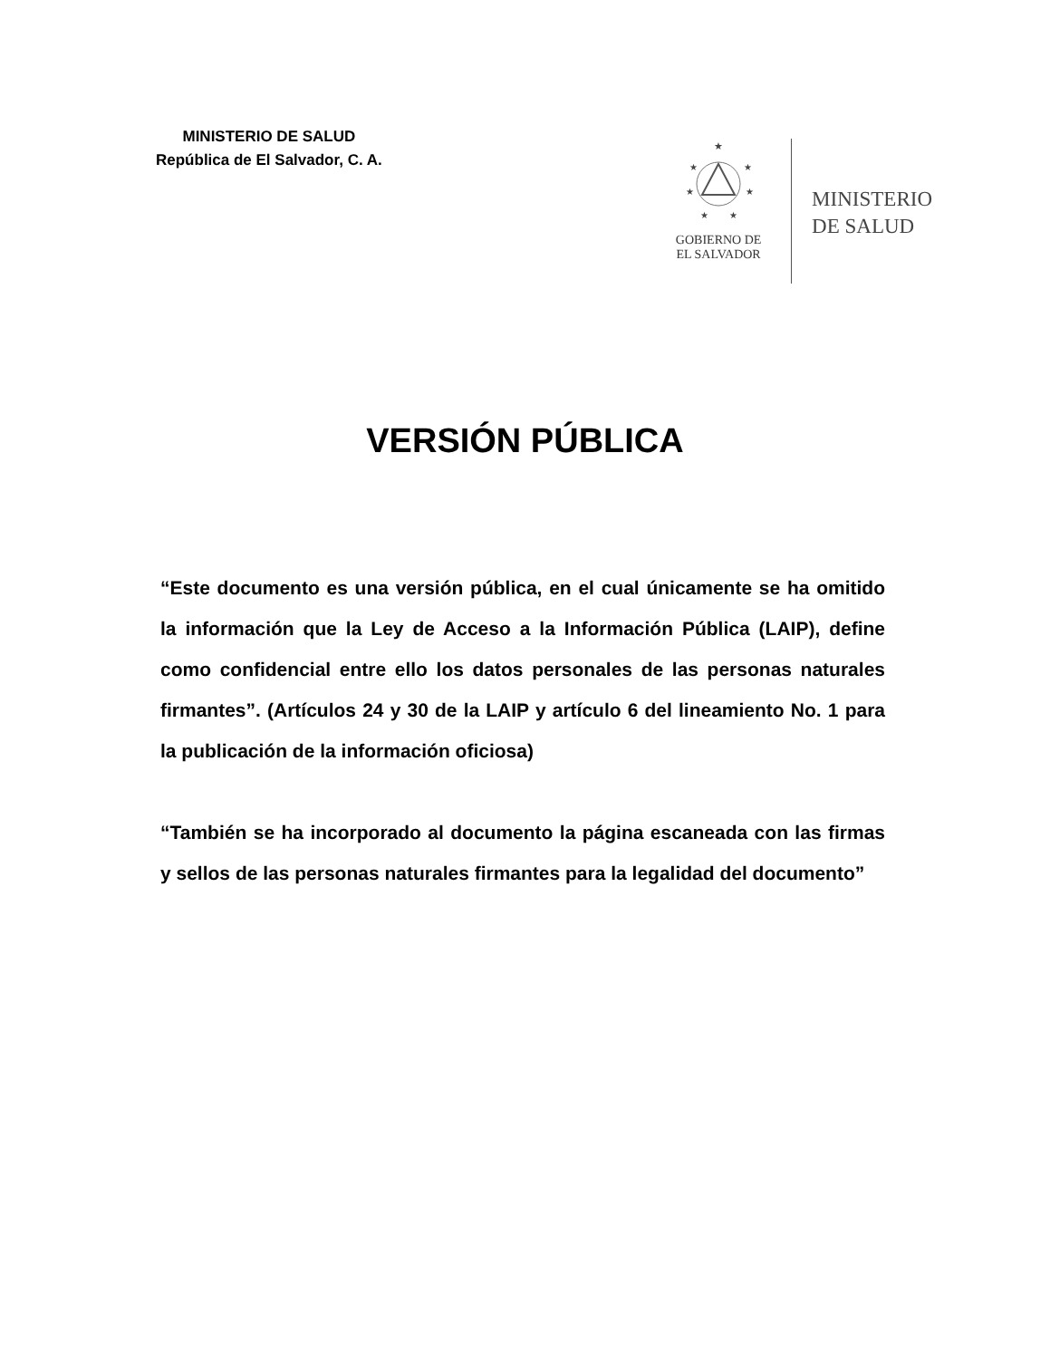MINISTERIO DE SALUD
República de El Salvador, C. A.
★
★
★
★
★
★
★
GOBIERNO DE
EL SALVADOR
MINISTERIO
DE SALUD
VERSIÓN PÚBLICA
“Este documento es una versión pública, en el cual únicamente se ha omitido la información que la Ley de Acceso a la Información Pública (LAIP), define como confidencial entre ello los datos personales de las personas naturales firmantes”. (Artículos 24 y 30 de la LAIP y artículo 6 del lineamiento No. 1 para la publicación de la información oficiosa)
“También se ha incorporado al documento la página escaneada con las firmas y sellos de las personas naturales firmantes para la legalidad del documento”